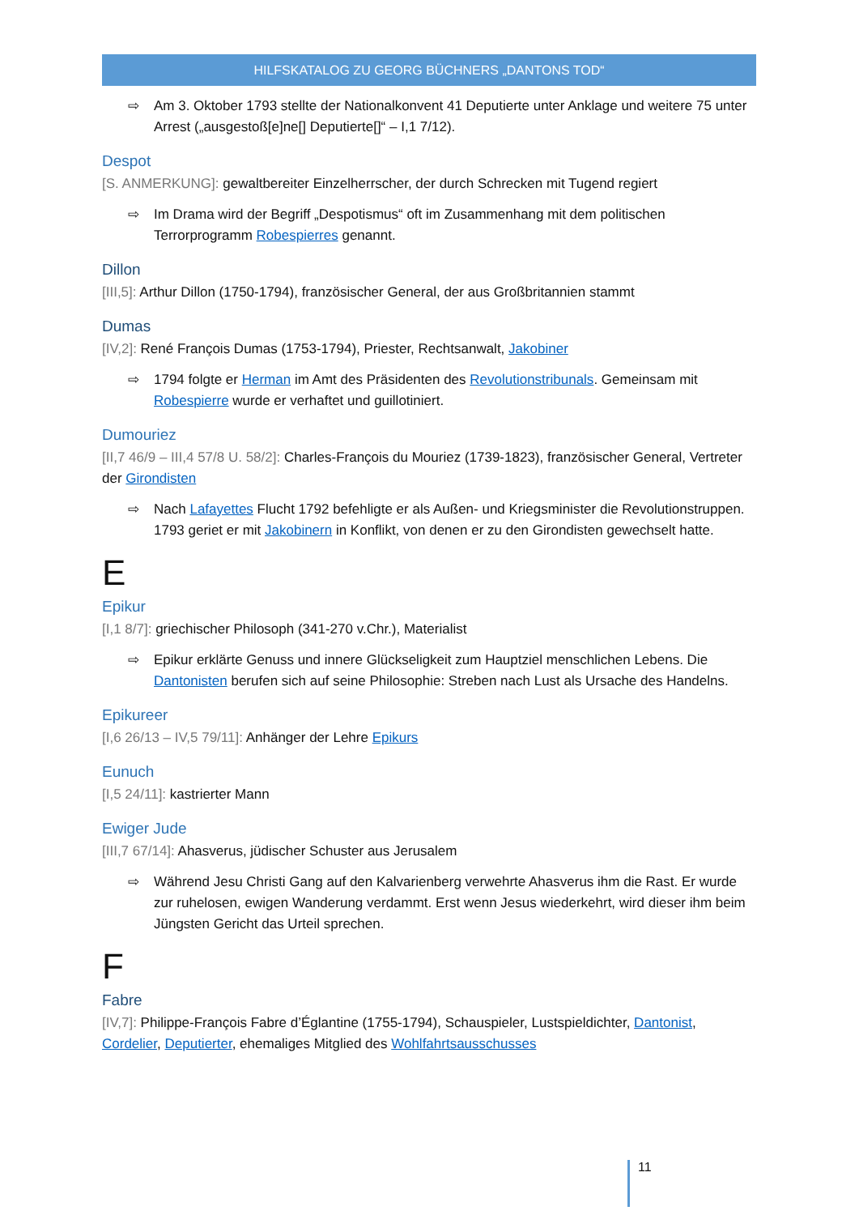HILFSKATALOG ZU GEORG BÜCHNERS „DANTONS TOD“
⇨ Am 3. Oktober 1793 stellte der Nationalkonvent 41 Deputierte unter Anklage und weitere 75 unter Arrest („ausgestoß[e]ne[] Deputierte[]“ – I,1 7/12).
Despot
[S. ANMERKUNG]: gewaltbereiter Einzelherrscher, der durch Schrecken mit Tugend regiert
⇨ Im Drama wird der Begriff „Despotismus“ oft im Zusammenhang mit dem politischen Terrorprogramm Robespierres genannt.
Dillon
[III,5]: Arthur Dillon (1750-1794), französischer General, der aus Großbritannien stammt
Dumas
[IV,2]: René François Dumas (1753-1794), Priester, Rechtsanwalt, Jakobiner
⇨ 1794 folgte er Herman im Amt des Präsidenten des Revolutionstribunals. Gemeinsam mit Robespierre wurde er verhaftet und guillotiniert.
Dumouriez
[II,7 46/9 – III,4 57/8 U. 58/2]: Charles-François du Mouriez (1739-1823), französischer General, Vertreter der Girondisten
⇨ Nach Lafayettes Flucht 1792 befehligte er als Außen- und Kriegsminister die Revolutionstruppen. 1793 geriet er mit Jakobinern in Konflikt, von denen er zu den Girondisten gewechselt hatte.
E
Epikur
[I,1 8/7]: griechischer Philosoph (341-270 v.Chr.), Materialist
⇨ Epikur erklärte Genuss und innere Glückseligkeit zum Hauptziel menschlichen Lebens. Die Dantonisten berufen sich auf seine Philosophie: Streben nach Lust als Ursache des Handelns.
Epikureer
[I,6 26/13 – IV,5 79/11]: Anhänger der Lehre Epikurs
Eunuch
[I,5 24/11]: kastrierter Mann
Ewiger Jude
[III,7 67/14]: Ahasverus, jüdischer Schuster aus Jerusalem
⇨ Während Jesu Christi Gang auf den Kalvarienberg verwehrte Ahasverus ihm die Rast. Er wurde zur ruhelosen, ewigen Wanderung verdammt. Erst wenn Jesus wiederkehrt, wird dieser ihm beim Jüngsten Gericht das Urteil sprechen.
F
Fabre
[IV,7]: Philippe-François Fabre d’Églantine (1755-1794), Schauspieler, Lustspieldichter, Dantonist, Cordelier, Deputierter, ehemaliges Mitglied des Wohlfahrtsausschusses
11